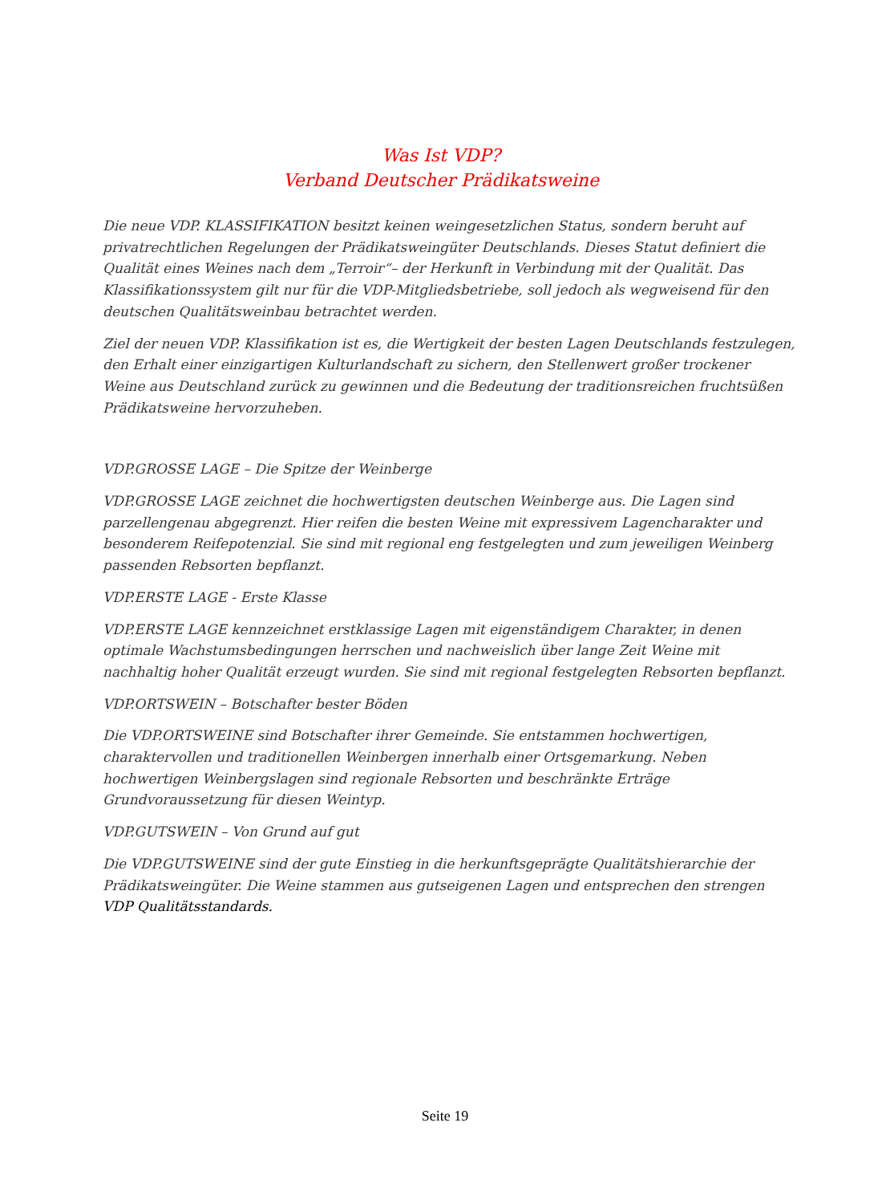Was Ist VDP?
Verband Deutscher Prädikatsweine
Die neue VDP. KLASSIFIKATION besitzt keinen weingesetzlichen Status, sondern beruht auf privatrechtlichen Regelungen der Prädikatsweingüter Deutschlands. Dieses Statut definiert die Qualität eines Weines nach dem „Terroir“– der Herkunft in Verbindung mit der Qualität. Das Klassifikationssystem gilt nur für die VDP-Mitgliedsbetriebe, soll jedoch als wegweisend für den deutschen Qualitätsweinbau betrachtet werden.
Ziel der neuen VDP. Klassifikation ist es, die Wertigkeit der besten Lagen Deutschlands festzulegen, den Erhalt einer einzigartigen Kulturlandschaft zu sichern, den Stellenwert großer trockener Weine aus Deutschland zurück zu gewinnen und die Bedeutung der traditionsreichen fruchtsüßen Prädikatsweine hervorzuheben.
VDP.GROSSE LAGE – Die Spitze der Weinberge
VDP.GROSSE LAGE zeichnet die hochwertigsten deutschen Weinberge aus. Die Lagen sind parzellengenau abgegrenzt. Hier reifen die besten Weine mit expressivem Lagencharakter und besonderem Reifepotenzial. Sie sind mit regional eng festgelegten und zum jeweiligen Weinberg passenden Rebsorten bepflanzt.
VDP.ERSTE LAGE - Erste Klasse
VDP.ERSTE LAGE kennzeichnet erstklassige Lagen mit eigenständigem Charakter, in denen optimale Wachstumsbedingungen herrschen und nachweislich über lange Zeit Weine mit nachhaltig hoher Qualität erzeugt wurden. Sie sind mit regional festgelegten Rebsorten bepflanzt.
VDP.ORTSWEIN – Botschafter bester Böden
Die VDP.ORTSWEINE sind Botschafter ihrer Gemeinde. Sie entstammen hochwertigen, charaktervollen und traditionellen Weinbergen innerhalb einer Ortsgemarkung. Neben hochwertigen Weinbergslagen sind regionale Rebsorten und beschränkte Erträge Grundvoraussetzung für diesen Weintyp.
VDP.GUTSWEIN – Von Grund auf gut
Die VDP.GUTSWEINE sind der gute Einstieg in die herkunftsgeprägte Qualitätshierarchie der Prädikatsweingüter. Die Weine stammen aus gutseigenen Lagen und entsprechen den strengen VDP Qualitätsstandards.
Seite 19